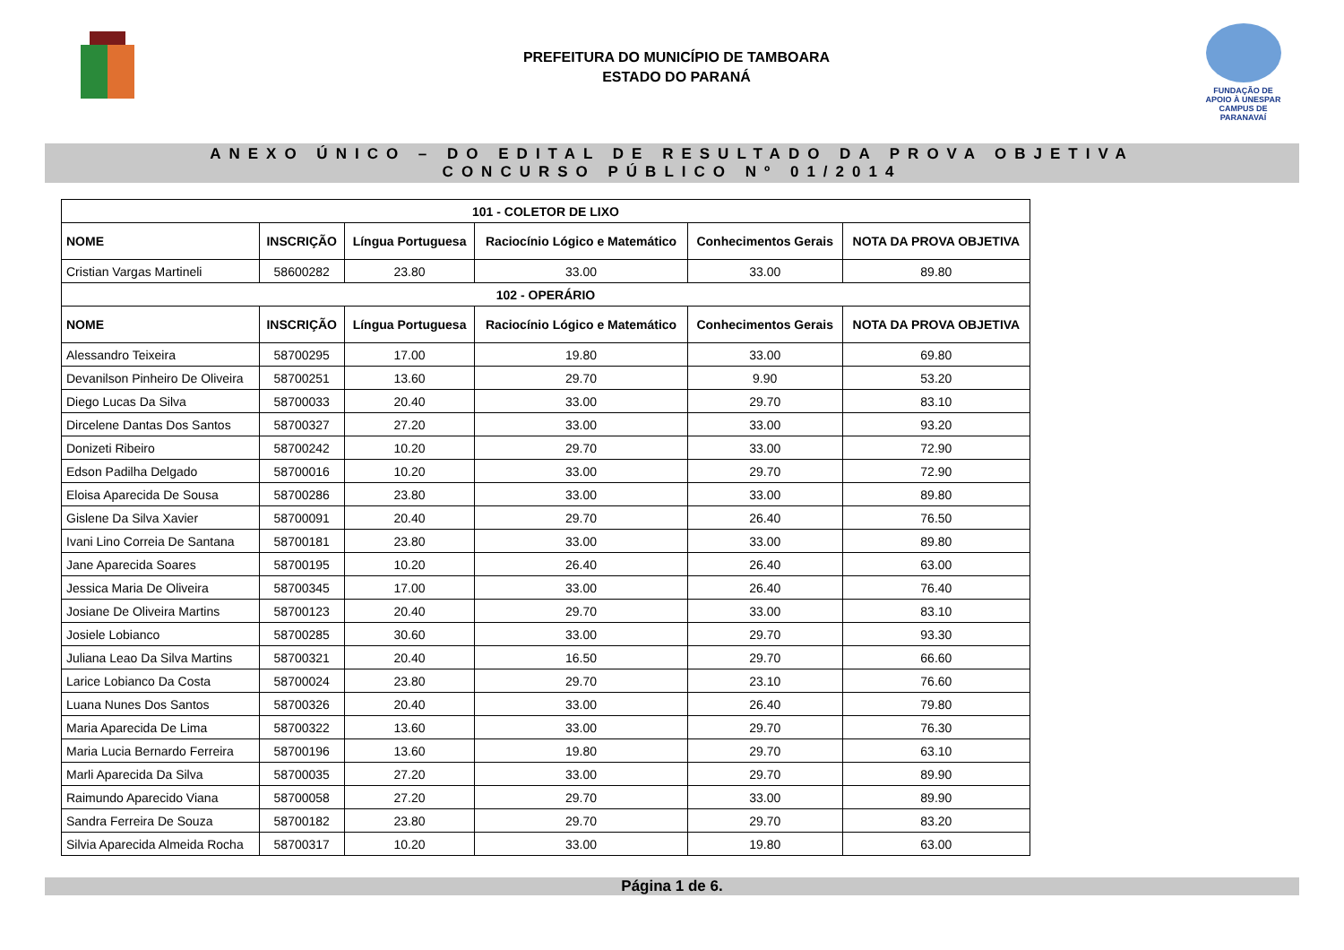PREFEITURA DO MUNICÍPIO DE TAMBOARA
ESTADO DO PARANÁ
FUNDAÇÃO DE
APOIO À UNESPAR
CAMPUS DE PARANAVAÍ
ANEXO ÚNICO – DO EDITAL DE RESULTADO DA PROVA OBJETIVA
CONCURSO PÚBLICO Nº 01/2014
| 101 - COLETOR DE LIXO | | | | | |
| --- | --- | --- | --- | --- | --- |
| NOME | INSCRIÇÃO | Língua Portuguesa | Raciocínio Lógico e Matemático | Conhecimentos Gerais | NOTA DA PROVA OBJETIVA |
| Cristian Vargas Martineli | 58600282 | 23.80 | 33.00 | 33.00 | 89.80 |
| 102 - OPERÁRIO | | | | | |
| NOME | INSCRIÇÃO | Língua Portuguesa | Raciocínio Lógico e Matemático | Conhecimentos Gerais | NOTA DA PROVA OBJETIVA |
| Alessandro Teixeira | 58700295 | 17.00 | 19.80 | 33.00 | 69.80 |
| Devanilson Pinheiro De Oliveira | 58700251 | 13.60 | 29.70 | 9.90 | 53.20 |
| Diego Lucas Da Silva | 58700033 | 20.40 | 33.00 | 29.70 | 83.10 |
| Dircelene Dantas Dos Santos | 58700327 | 27.20 | 33.00 | 33.00 | 93.20 |
| Donizeti Ribeiro | 58700242 | 10.20 | 29.70 | 33.00 | 72.90 |
| Edson Padilha Delgado | 58700016 | 10.20 | 33.00 | 29.70 | 72.90 |
| Eloisa Aparecida De Sousa | 58700286 | 23.80 | 33.00 | 33.00 | 89.80 |
| Gislene Da Silva Xavier | 58700091 | 20.40 | 29.70 | 26.40 | 76.50 |
| Ivani Lino Correia De Santana | 58700181 | 23.80 | 33.00 | 33.00 | 89.80 |
| Jane Aparecida Soares | 58700195 | 10.20 | 26.40 | 26.40 | 63.00 |
| Jessica Maria De Oliveira | 58700345 | 17.00 | 33.00 | 26.40 | 76.40 |
| Josiane De Oliveira Martins | 58700123 | 20.40 | 29.70 | 33.00 | 83.10 |
| Josiele Lobianco | 58700285 | 30.60 | 33.00 | 29.70 | 93.30 |
| Juliana Leao Da Silva Martins | 58700321 | 20.40 | 16.50 | 29.70 | 66.60 |
| Larice Lobianco Da Costa | 58700024 | 23.80 | 29.70 | 23.10 | 76.60 |
| Luana Nunes Dos Santos | 58700326 | 20.40 | 33.00 | 26.40 | 79.80 |
| Maria Aparecida De Lima | 58700322 | 13.60 | 33.00 | 29.70 | 76.30 |
| Maria Lucia Bernardo Ferreira | 58700196 | 13.60 | 19.80 | 29.70 | 63.10 |
| Marli Aparecida Da Silva | 58700035 | 27.20 | 33.00 | 29.70 | 89.90 |
| Raimundo Aparecido Viana | 58700058 | 27.20 | 29.70 | 33.00 | 89.90 |
| Sandra Ferreira De Souza | 58700182 | 23.80 | 29.70 | 29.70 | 83.20 |
| Silvia Aparecida Almeida Rocha | 58700317 | 10.20 | 33.00 | 19.80 | 63.00 |
Página 1 de 6.